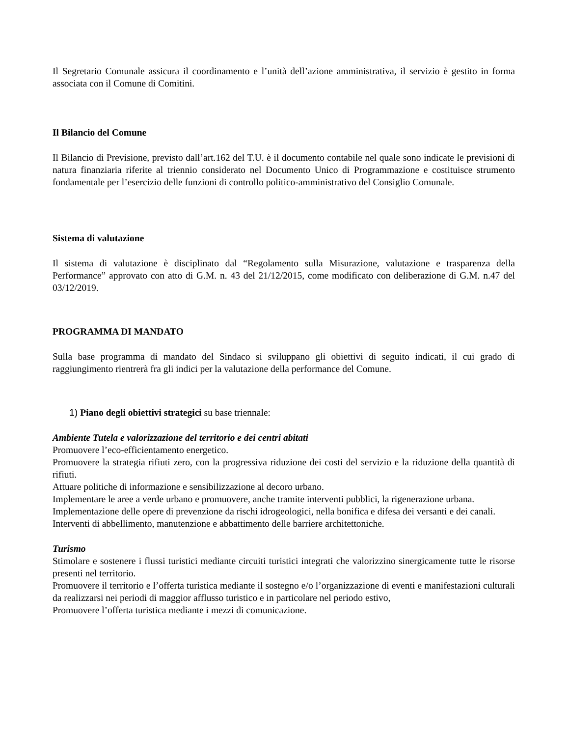Il Segretario Comunale assicura il coordinamento e l’unità dell’azione amministrativa, il servizio è gestito in forma associata con il Comune di Comitini.
Il Bilancio del Comune
Il Bilancio di Previsione, previsto dall’art.162 del T.U. è il documento contabile nel quale sono indicate le previsioni di natura finanziaria riferite al triennio considerato nel Documento Unico di Programmazione e costituisce strumento fondamentale per l’esercizio delle funzioni di controllo politico-amministrativo del Consiglio Comunale.
Sistema di valutazione
Il sistema di valutazione è disciplinato dal “Regolamento sulla Misurazione, valutazione e trasparenza della Performance” approvato con atto di G.M. n. 43 del 21/12/2015, come modificato con deliberazione di G.M. n.47 del 03/12/2019.
PROGRAMMA DI MANDATO
Sulla base programma di mandato del Sindaco si sviluppano gli obiettivi di seguito indicati, il cui grado di raggiungimento rientrerà fra gli indici per la valutazione della performance del Comune.
1) Piano degli obiettivi strategici su base triennale:
Ambiente Tutela e valorizzazione del territorio e dei centri abitati
Promuovere l’eco-efficientamento energetico.
Promuovere la strategia rifiuti zero, con la progressiva riduzione dei costi del servizio e la riduzione della quantità di rifiuti.
Attuare politiche di informazione e sensibilizzazione al decoro urbano.
Implementare le aree a verde urbano e promuovere, anche tramite interventi pubblici, la rigenerazione urbana.
Implementazione delle opere di prevenzione da rischi idrogeologici, nella bonifica e difesa dei versanti e dei canali.
Interventi di abbellimento, manutenzione e abbattimento delle barriere architettoniche.
Turismo
Stimolare e sostenere i flussi turistici mediante circuiti turistici integrati che valorizzino sinergicamente tutte le risorse presenti nel territorio.
Promuovere il territorio e l’offerta turistica mediante il sostegno e/o l’organizzazione di eventi e manifestazioni culturali da realizzarsi nei periodi di maggior afflusso turistico e in particolare nel periodo estivo,
Promuovere l’offerta turistica mediante i mezzi di comunicazione.